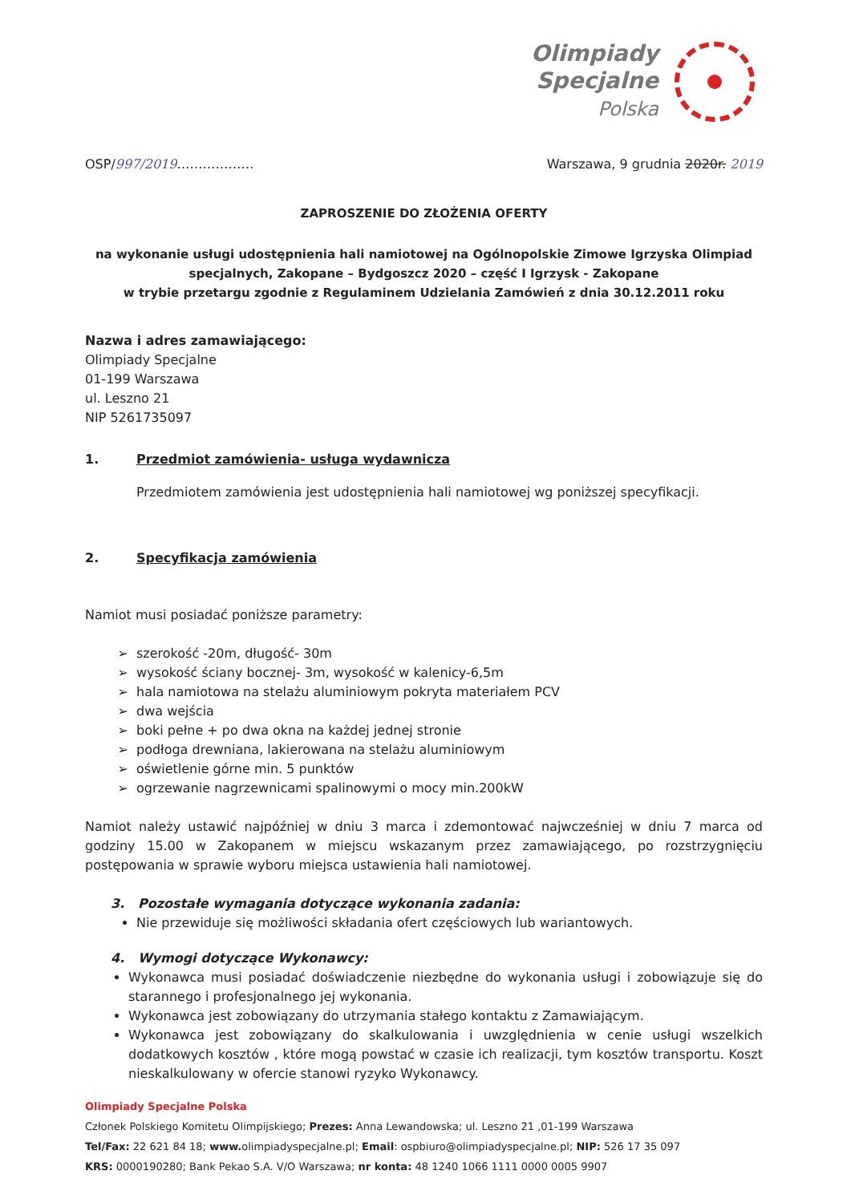Olimpiady
Specjalne
Polska
OSP/997/2019……………… Warszawa, 9 grudnia 2020r. 2019
ZAPROSZENIE DO ZŁOŻENIA OFERTY
na wykonanie usługi udostępnienia hali namiotowej na Ogólnopolskie Zimowe Igrzyska Olimpiad specjalnych, Zakopane – Bydgoszcz 2020 – część I Igrzysk - Zakopane
w trybie przetargu zgodnie z Regulaminem Udzielania Zamówień z dnia 30.12.2011 roku
Nazwa i adres zamawiającego:
Olimpiady Specjalne
01-199 Warszawa
ul. Leszno 21
NIP 5261735097
1. Przedmiot zamówienia- usługa wydawnicza
Przedmiotem zamówienia jest udostępnienia hali namiotowej wg poniższej specyfikacji.
2. Specyfikacja zamówienia
Namiot musi posiadać poniższe parametry:
szerokość -20m, długość- 30m
wysokość ściany bocznej- 3m, wysokość w kalenicy-6,5m
hala namiotowa na stelażu aluminiowym pokryta materiałem PCV
dwa wejścia
boki pełne + po dwa okna na każdej jednej stronie
podłoga drewniana, lakierowana na stelażu aluminiowym
oświetlenie górne min. 5 punktów
ogrzewanie nagrzewnicami spalinowymi o mocy min.200kW
Namiot należy ustawić najpóźniej w dniu 3 marca i zdemontować najwcześniej w dniu 7 marca od godziny 15.00 w Zakopanem w miejscu wskazanym przez zamawiającego, po rozstrzygnięciu postępowania w sprawie wyboru miejsca ustawienia hali namiotowej.
3. Pozostałe wymagania dotyczące wykonania zadania:
Nie przewiduje się możliwości składania ofert częściowych lub wariantowych.
4. Wymogi dotyczące Wykonawcy:
Wykonawca musi posiadać doświadczenie niezbędne do wykonania usługi i zobowiązuje się do starannego i profesjonalnego jej wykonania.
Wykonawca jest zobowiązany do utrzymania stałego kontaktu z Zamawiającym.
Wykonawca jest zobowiązany do skalkulowania i uwzględnienia w cenie usługi wszelkich dodatkowych kosztów , które mogą powstać w czasie ich realizacji, tym kosztów transportu. Koszt nieskalkulowany w ofercie stanowi ryzyko Wykonawcy.
Olimpiady Specjalne Polska
Członek Polskiego Komitetu Olimpijskiego; Prezes: Anna Lewandowska; ul. Leszno 21 ,01-199 Warszawa
Tel/Fax: 22 621 84 18; www. olimpiadyspecjalne.pl; Email: ospbiuro@olimpiadyspecjalne.pl; NIP: 526 17 35 097
KRS: 0000190280; Bank Pekao S.A. V/O Warszawa; nr konta: 48 1240 1066 1111 0000 0005 9907